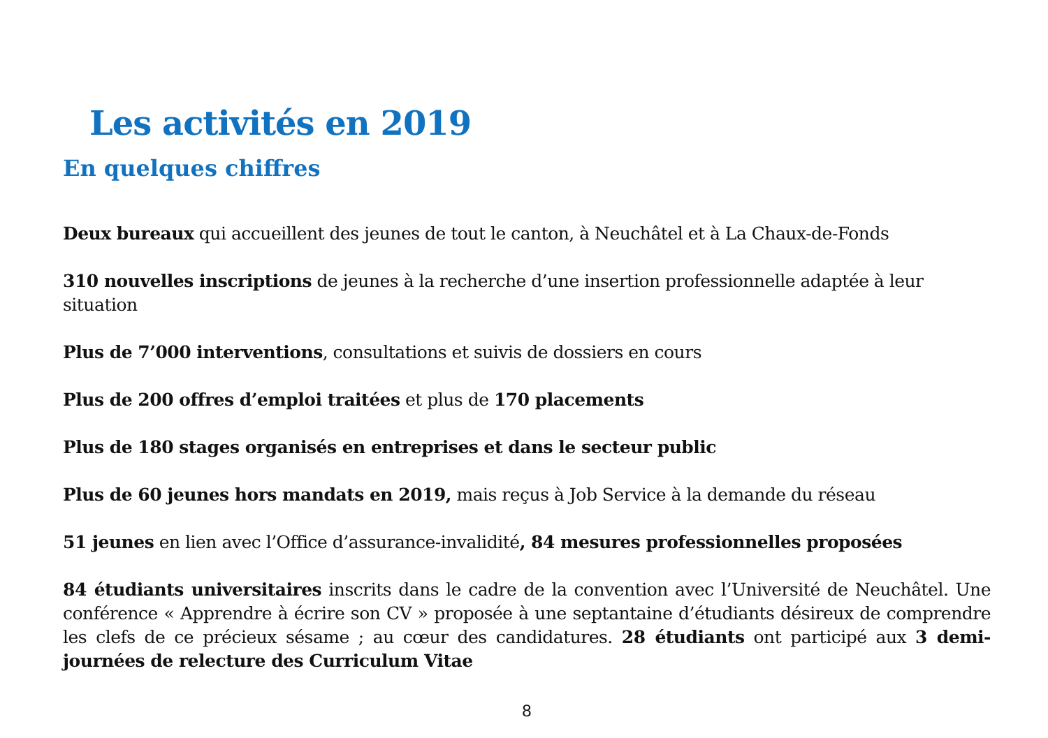Les activités en 2019
En quelques chiffres
Deux bureaux qui accueillent des jeunes de tout le canton, à Neuchâtel et à La Chaux-de-Fonds
310 nouvelles inscriptions de jeunes à la recherche d’une insertion professionnelle adaptée à leur situation
Plus de 7’000 interventions, consultations et suivis de dossiers en cours
Plus de 200 offres d’emploi traitées et plus de 170 placements
Plus de 180 stages organisés en entreprises et dans le secteur public
Plus de 60 jeunes hors mandats en 2019, mais reçus à Job Service à la demande du réseau
51 jeunes en lien avec l’Office d’assurance-invalidité, 84 mesures professionnelles proposées
84 étudiants universitaires inscrits dans le cadre de la convention avec l’Université de Neuchâtel. Une conférence « Apprendre à écrire son CV » proposée à une septantaine d’étudiants désireux de comprendre les clefs de ce précieux sésame ; au cœur des candidatures. 28 étudiants ont participé aux 3 demi-journées de relecture des Curriculum Vitae
8